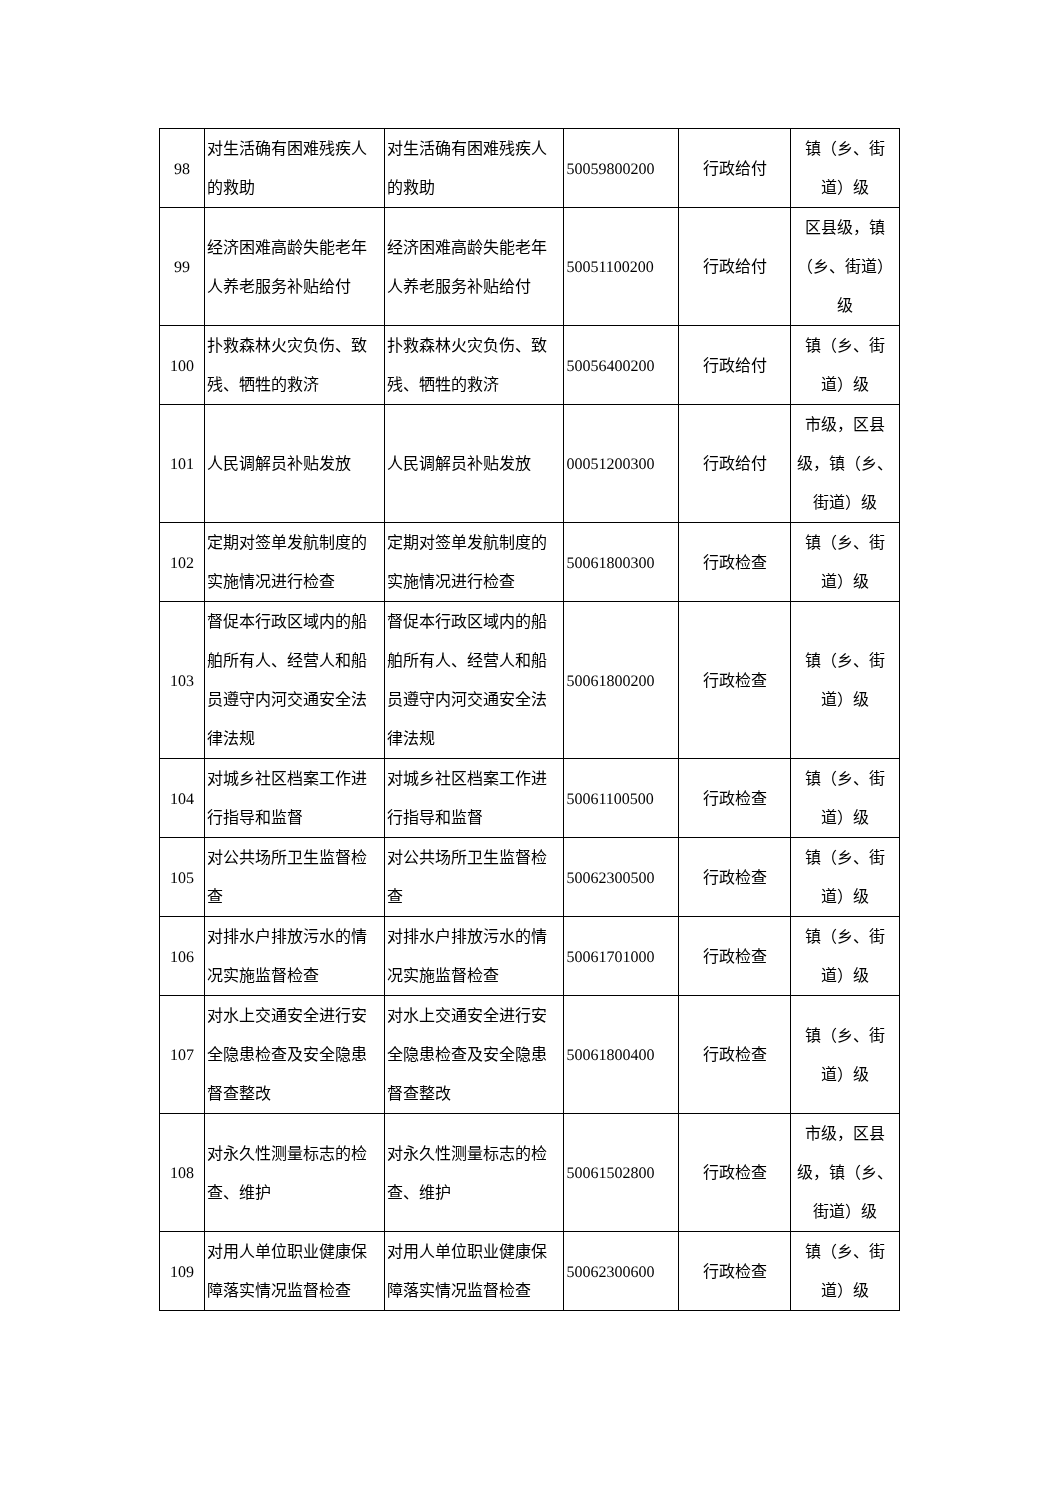| 98 | 对生活确有困难残疾人的救助 | 对生活确有困难残疾人的救助 | 50059800200 | 行政给付 | 镇（乡、街道）级 |
| 99 | 经济困难高龄失能老年人养老服务补贴给付 | 经济困难高龄失能老年人养老服务补贴给付 | 50051100200 | 行政给付 | 区县级，镇（乡、街道）级 |
| 100 | 扑救森林火灾负伤、致残、牺牲的救济 | 扑救森林火灾负伤、致残、牺牲的救济 | 50056400200 | 行政给付 | 镇（乡、街道）级 |
| 101 | 人民调解员补贴发放 | 人民调解员补贴发放 | 00051200300 | 行政给付 | 市级，区县级，镇（乡、街道）级 |
| 102 | 定期对签单发航制度的实施情况进行检查 | 定期对签单发航制度的实施情况进行检查 | 50061800300 | 行政检查 | 镇（乡、街道）级 |
| 103 | 督促本行政区域内的船舶所有人、经营人和船员遵守内河交通安全法律法规 | 督促本行政区域内的船舶所有人、经营人和船员遵守内河交通安全法律法规 | 50061800200 | 行政检查 | 镇（乡、街道）级 |
| 104 | 对城乡社区档案工作进行指导和监督 | 对城乡社区档案工作进行指导和监督 | 50061100500 | 行政检查 | 镇（乡、街道）级 |
| 105 | 对公共场所卫生监督检查 | 对公共场所卫生监督检查 | 50062300500 | 行政检查 | 镇（乡、街道）级 |
| 106 | 对排水户排放污水的情况实施监督检查 | 对排水户排放污水的情况实施监督检查 | 50061701000 | 行政检查 | 镇（乡、街道）级 |
| 107 | 对水上交通安全进行安全隐患检查及安全隐患督查整改 | 对水上交通安全进行安全隐患检查及安全隐患督查整改 | 50061800400 | 行政检查 | 镇（乡、街道）级 |
| 108 | 对永久性测量标志的检查、维护 | 对永久性测量标志的检查、维护 | 50061502800 | 行政检查 | 市级，区县级，镇（乡、街道）级 |
| 109 | 对用人单位职业健康保障落实情况监督检查 | 对用人单位职业健康保障落实情况监督检查 | 50062300600 | 行政检查 | 镇（乡、街道）级 |